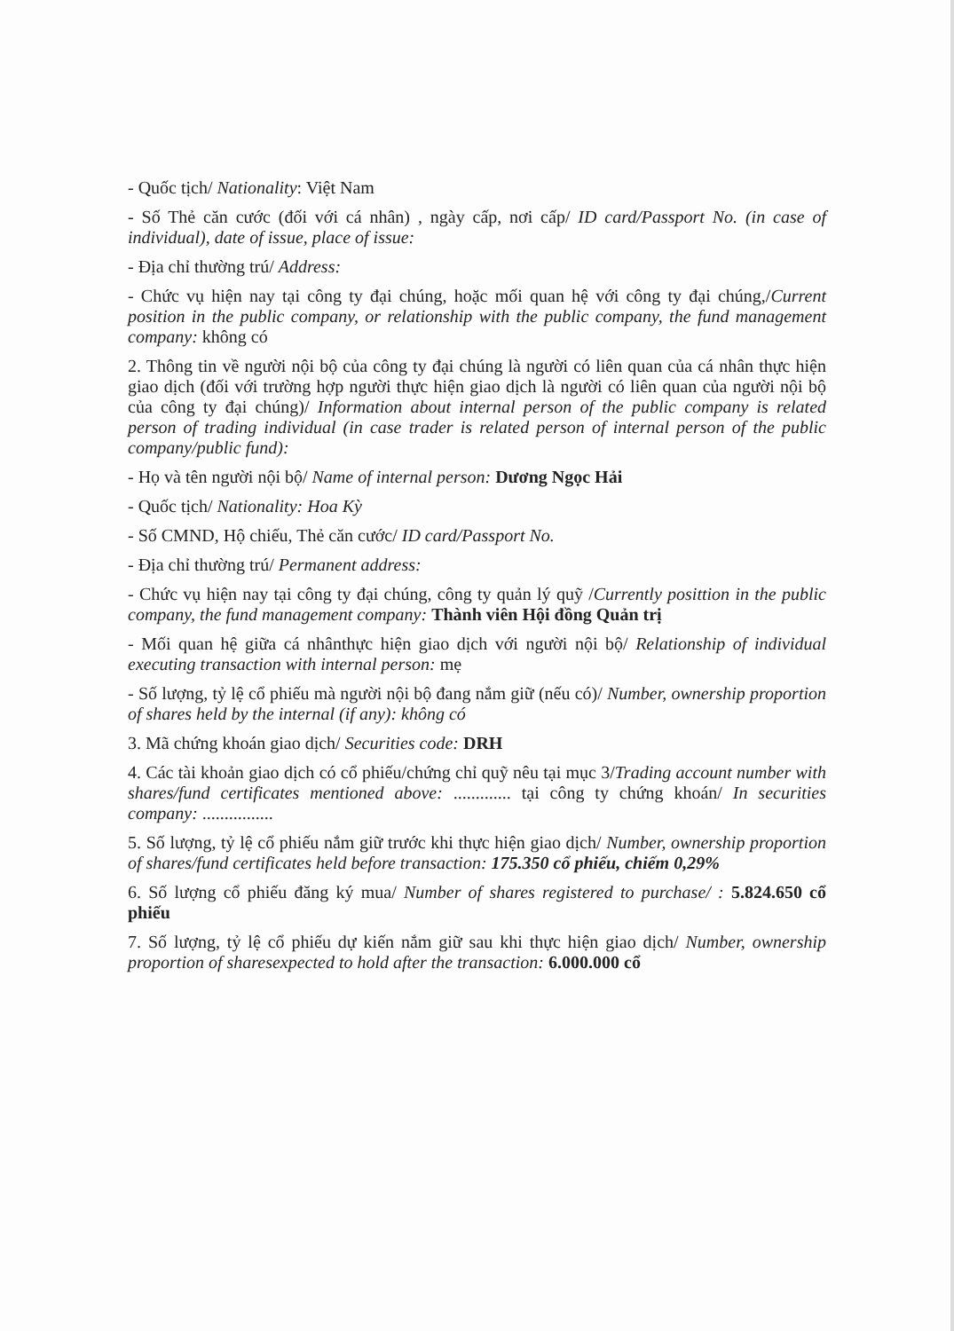- Quốc tịch/ Nationality: Việt Nam
- Số Thẻ căn cước (đối với cá nhân) , ngày cấp, nơi cấp/ ID card/Passport No. (in case of individual), date of issue, place of issue:
- Địa chỉ thường trú/ Address:
- Chức vụ hiện nay tại công ty đại chúng, hoặc mối quan hệ với công ty đại chúng,/Current position in the public company, or relationship with the public company, the fund management company: không có
2. Thông tin về người nội bộ của công ty đại chúng là người có liên quan của cá nhân thực hiện giao dịch (đối với trường hợp người thực hiện giao dịch là người có liên quan của người nội bộ của công ty đại chúng)/ Information about internal person of the public company is related person of trading individual (in case trader is related person of internal person of the public company/public fund):
- Họ và tên người nội bộ/ Name of internal person: Dương Ngọc Hải
- Quốc tịch/ Nationality: Hoa Kỳ
- Số CMND, Hộ chiếu, Thẻ căn cước/ ID card/Passport No.
- Địa chỉ thường trú/ Permanent address:
- Chức vụ hiện nay tại công ty đại chúng, công ty quản lý quỹ /Currently posittion in the public company, the fund management company: Thành viên Hội đồng Quản trị
- Mối quan hệ giữa cá nhânthực hiện giao dịch với người nội bộ/ Relationship of individual executing transaction with internal person: mẹ
- Số lượng, tỷ lệ cổ phiếu mà người nội bộ đang nắm giữ (nếu có)/ Number, ownership proportion of shares held by the internal (if any): không có
3. Mã chứng khoán giao dịch/ Securities code: DRH
4. Các tài khoản giao dịch có cổ phiếu/chứng chỉ quỹ nêu tại mục 3/Trading account number with shares/fund certificates mentioned above: ............. tại công ty chứng khoán/ In securities company: ................
5. Số lượng, tỷ lệ cổ phiếu nắm giữ trước khi thực hiện giao dịch/ Number, ownership proportion of shares/fund certificates held before transaction: 175.350 cổ phiếu, chiếm 0,29%
6. Số lượng cổ phiếu đăng ký mua/ Number of shares registered to purchase/ : 5.824.650 cổ phiếu
7. Số lượng, tỷ lệ cổ phiếu dự kiến nắm giữ sau khi thực hiện giao dịch/ Number, ownership proportion of sharesexpected to hold after the transaction: 6.000.000 cổ